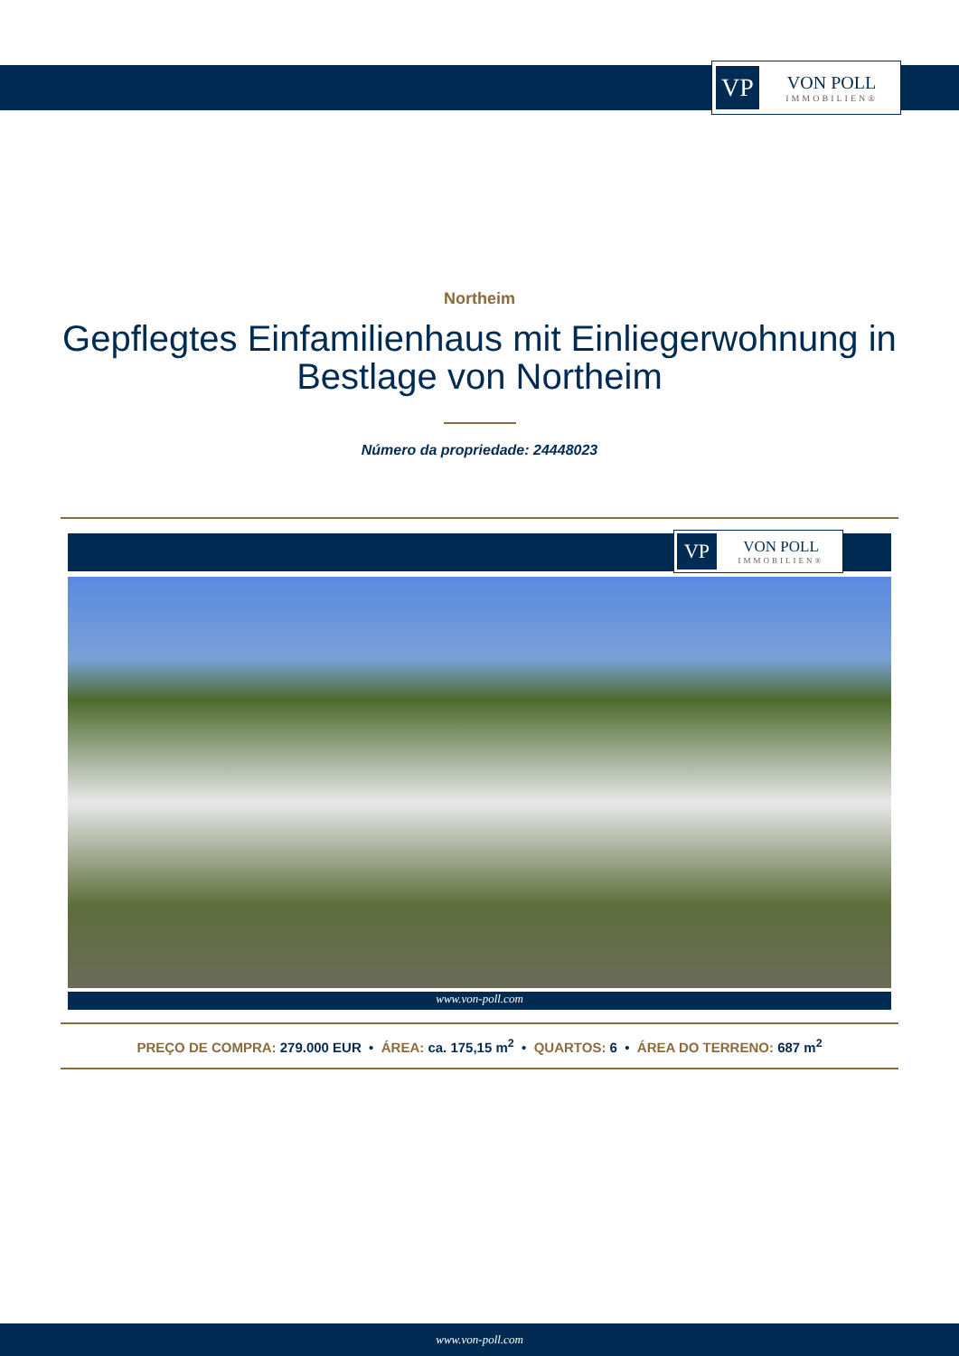VP
VON POLL
IMMOBILIEN®
Northeim
Gepflegtes Einfamilienhaus mit Einliegerwohnung in Bestlage von Northeim
Número da propriedade: 24448023
VP
VON POLL
IMMOBILIEN®
www.von-poll.com
PREÇO DE COMPRA: 279.000 EUR • ÁREA: ca. 175,15 m<sup>2</sup> • QUARTOS: 6 • ÁREA DO TERRENO: 687 m<sup>2</sup>
www.von-poll.com